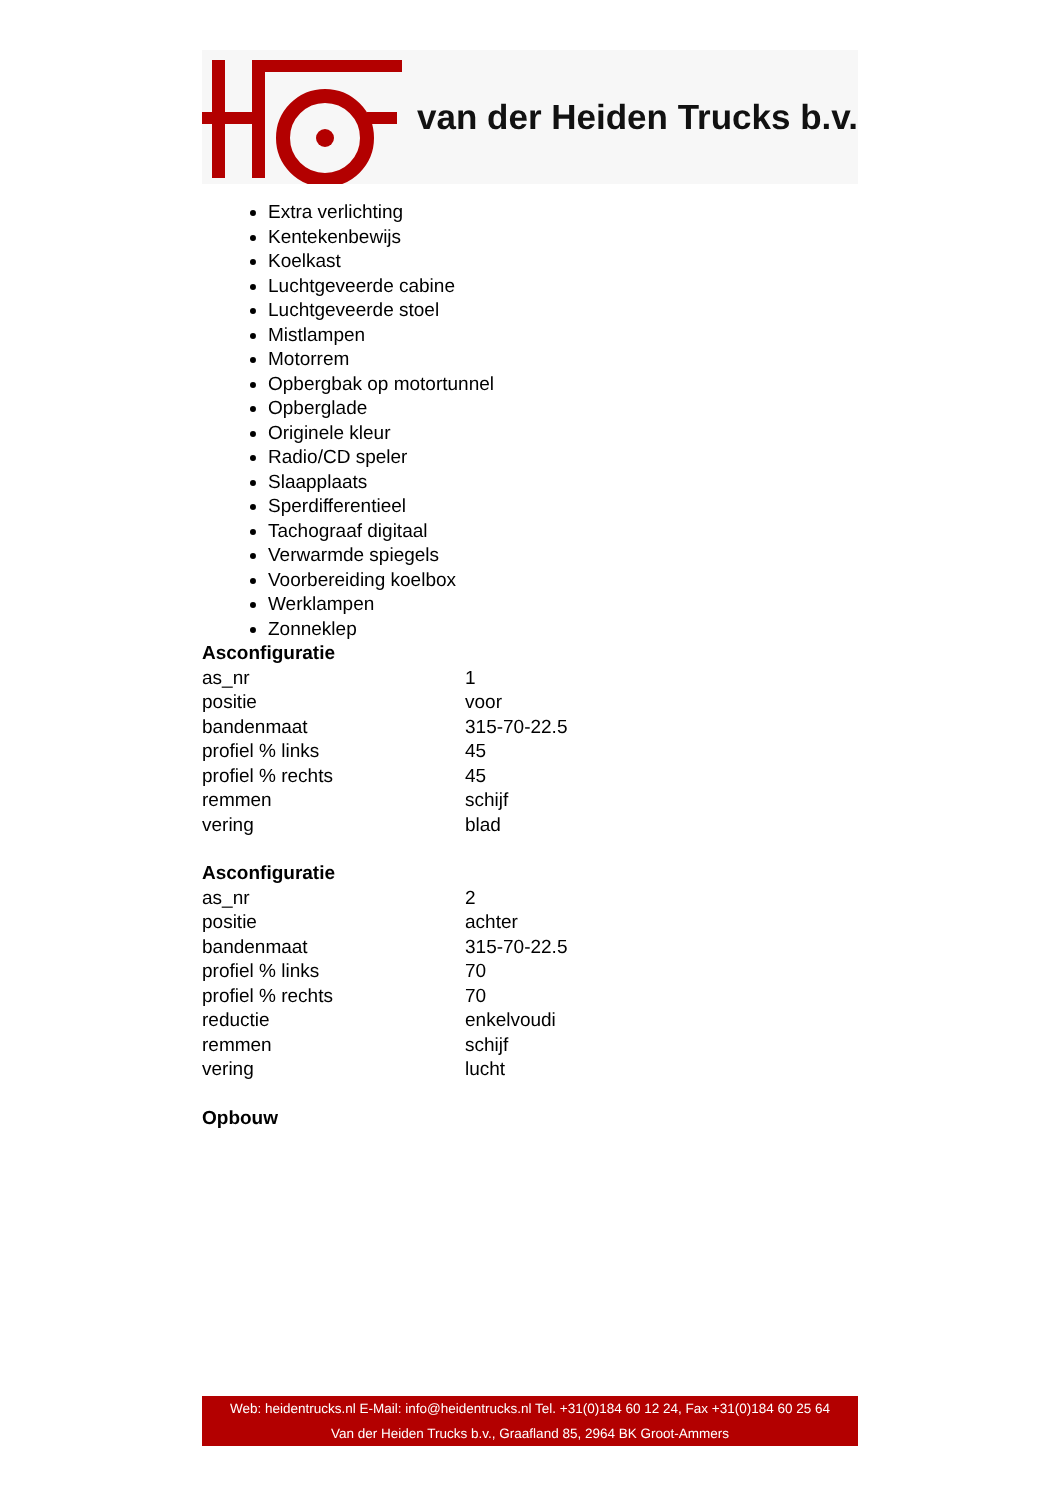van der Heiden Trucks b.v.
Extra verlichting
Kentekenbewijs
Koelkast
Luchtgeveerde cabine
Luchtgeveerde stoel
Mistlampen
Motorrem
Opbergbak op motortunnel
Opberglade
Originele kleur
Radio/CD speler
Slaapplaats
Sperdifferentieel
Tachograaf digitaal
Verwarmde spiegels
Voorbereiding koelbox
Werklampen
Zonneklep
Asconfiguratie
| as_nr | 1 |
| positie | voor |
| bandenmaat | 315-70-22.5 |
| profiel % links | 45 |
| profiel % rechts | 45 |
| remmen | schijf |
| vering | blad |
Asconfiguratie
| as_nr | 2 |
| positie | achter |
| bandenmaat | 315-70-22.5 |
| profiel % links | 70 |
| profiel % rechts | 70 |
| reductie | enkelvoudi |
| remmen | schijf |
| vering | lucht |
Opbouw
Web: heidentrucks.nl E-Mail: info@heidentrucks.nl Tel. +31(0)184 60 12 24, Fax +31(0)184 60 25 64
Van der Heiden Trucks b.v., Graafland 85, 2964 BK Groot-Ammers